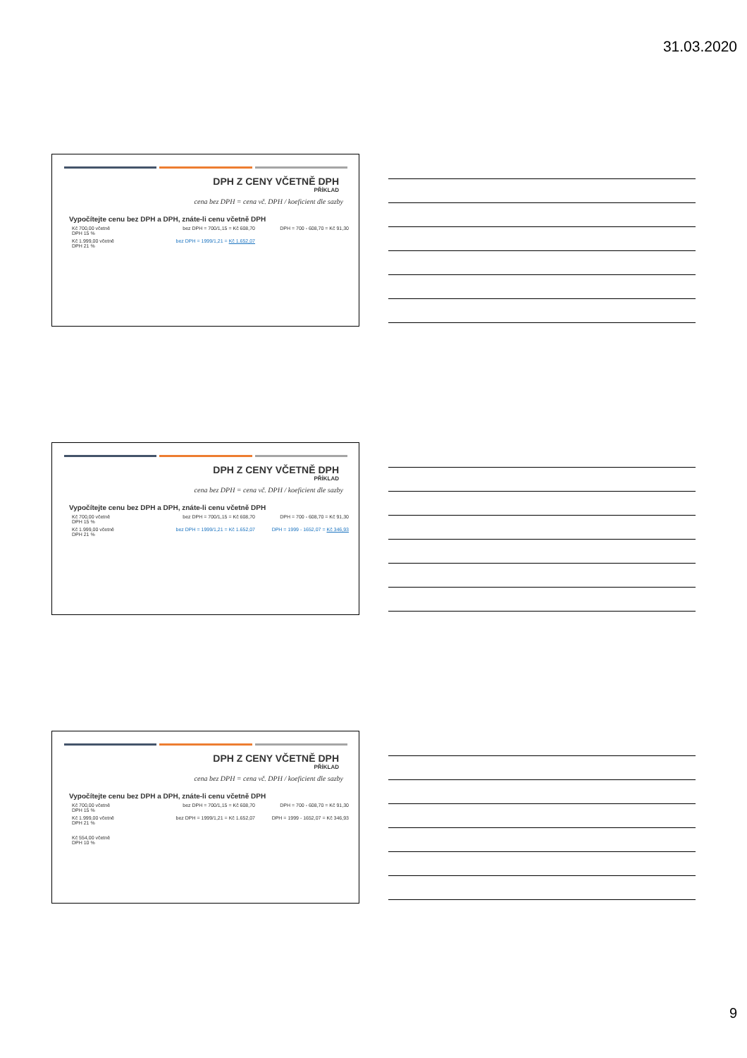31.03.2020
DPH Z CENY VČETNĚ DPH
PŘÍKLAD
cena bez DPH = cena vč. DPH / koeficient dle sazby
Vypočítejte cenu bez DPH a DPH, znáte-li cenu včetně DPH
Kč 700,00 včetně
DPH 15 %
bez DPH = 700/1,15 = Kč 608,70 DPH = 700 - 608,70 = Kč 91,30
Kč 1.999,00 včetně
DPH 21 %
bez DPH = 1999/1,21 = Kč 1.652,07
DPH Z CENY VČETNĚ DPH
PŘÍKLAD
cena bez DPH = cena vč. DPH / koeficient dle sazby
Vypočítejte cenu bez DPH a DPH, znáte-li cenu včetně DPH
Kč 700,00 včetně
DPH 15 %
bez DPH = 700/1,15 = Kč 608,70 DPH = 700 - 608,70 = Kč 91,30
Kč 1.999,00 včetně
DPH 21 %
bez DPH = 1999/1,21 = Kč 1.652,07 DPH = 1999 - 1652,07 = Kč 346,93
DPH Z CENY VČETNĚ DPH
PŘÍKLAD
cena bez DPH = cena vč. DPH / koeficient dle sazby
Vypočítejte cenu bez DPH a DPH, znáte-li cenu včetně DPH
Kč 700,00 včetně
DPH 15 %
bez DPH = 700/1,15 = Kč 608,70 DPH = 700 - 608,70 = Kč 91,30
Kč 1.999,00 včetně
DPH 21 %
bez DPH = 1999/1,21 = Kč 1.652,07 DPH = 1999 - 1652,07 = Kč 346,93
Kč 554,00 včetně
DPH 10 %
9